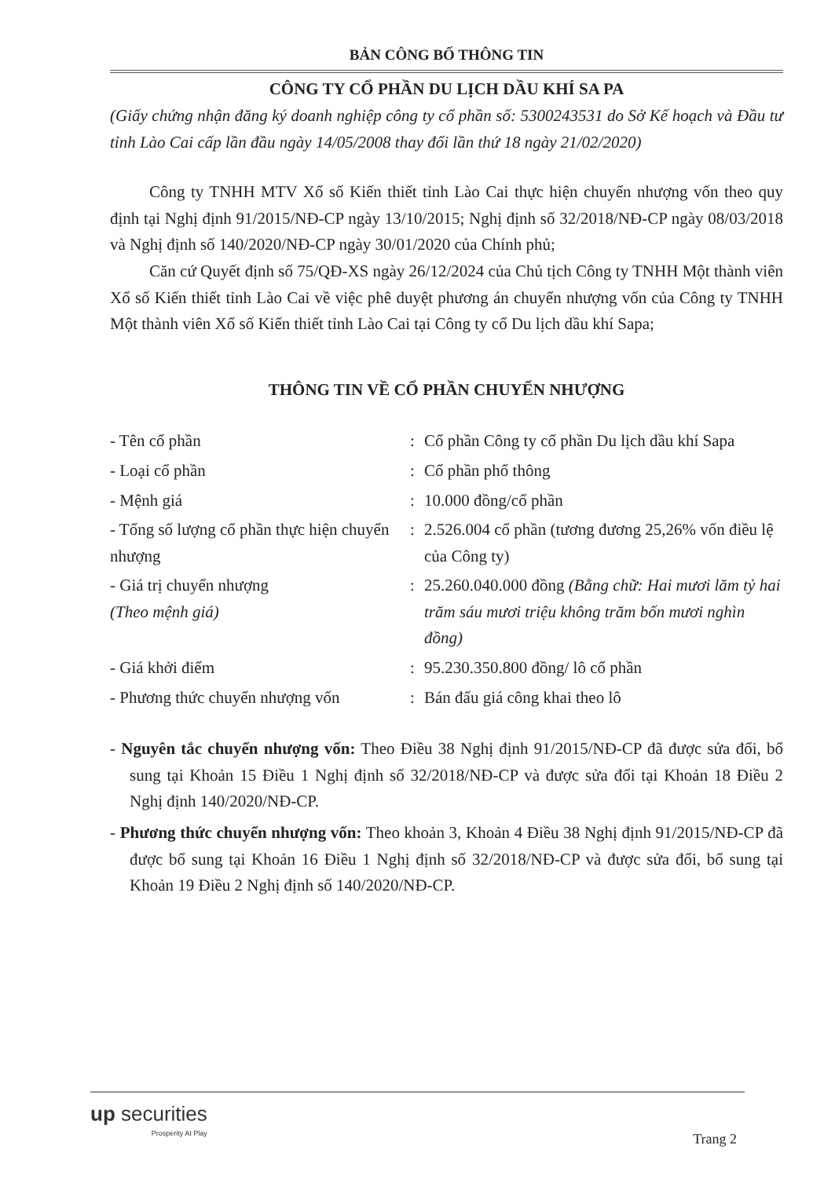BẢN CÔNG BỐ THÔNG TIN
CÔNG TY CỔ PHẦN DU LỊCH DẦU KHÍ SA PA
(Giấy chứng nhận đăng ký doanh nghiệp công ty cổ phần số: 5300243531 do Sở Kế hoạch và Đầu tư tỉnh Lào Cai cấp lần đầu ngày 14/05/2008 thay đổi lần thứ 18 ngày 21/02/2020)
Công ty TNHH MTV Xổ số Kiến thiết tỉnh Lào Cai thực hiện chuyển nhượng vốn theo quy định tại Nghị định 91/2015/NĐ-CP ngày 13/10/2015; Nghị định số 32/2018/NĐ-CP ngày 08/03/2018 và Nghị định số 140/2020/NĐ-CP ngày 30/01/2020 của Chính phủ;
Căn cứ Quyết định số 75/QĐ-XS ngày 26/12/2024 của Chủ tịch Công ty TNHH Một thành viên Xổ số Kiến thiết tỉnh Lào Cai về việc phê duyệt phương án chuyển nhượng vốn của Công ty TNHH Một thành viên Xổ số Kiến thiết tỉnh Lào Cai tại Công ty cổ Du lịch dầu khí Sapa;
THÔNG TIN VỀ CỔ PHẦN CHUYỂN NHƯỢNG
| - Tên cổ phần | : | Cổ phần Công ty cổ phần Du lịch dầu khí Sapa |
| - Loại cổ phần | : | Cổ phần phổ thông |
| - Mệnh giá | : | 10.000 đồng/cổ phần |
| - Tổng số lượng cổ phần thực hiện chuyển nhượng | : | 2.526.004 cổ phần (tương đương 25,26% vốn điều lệ của Công ty) |
| - Giá trị chuyển nhượng (Theo mệnh giá) | : | 25.260.040.000 đồng (Bằng chữ: Hai mươi lăm tỷ hai trăm sáu mươi triệu không trăm bốn mươi nghìn đồng) |
| - Giá khởi điểm | : | 95.230.350.800 đồng/ lô cổ phần |
| - Phương thức chuyển nhượng vốn | : | Bán đấu giá công khai theo lô |
- Nguyên tắc chuyển nhượng vốn: Theo Điều 38 Nghị định 91/2015/NĐ-CP đã được sửa đổi, bổ sung tại Khoản 15 Điều 1 Nghị định số 32/2018/NĐ-CP và được sửa đổi tại Khoản 18 Điều 2 Nghị định 140/2020/NĐ-CP.
- Phương thức chuyển nhượng vốn: Theo khoản 3, Khoản 4 Điều 38 Nghị định 91/2015/NĐ-CP đã được bổ sung tại Khoản 16 Điều 1 Nghị định số 32/2018/NĐ-CP và được sửa đổi, bổ sung tại Khoản 19 Điều 2 Nghị định số 140/2020/NĐ-CP.
up securities
Prosperity At Play
Trang 2